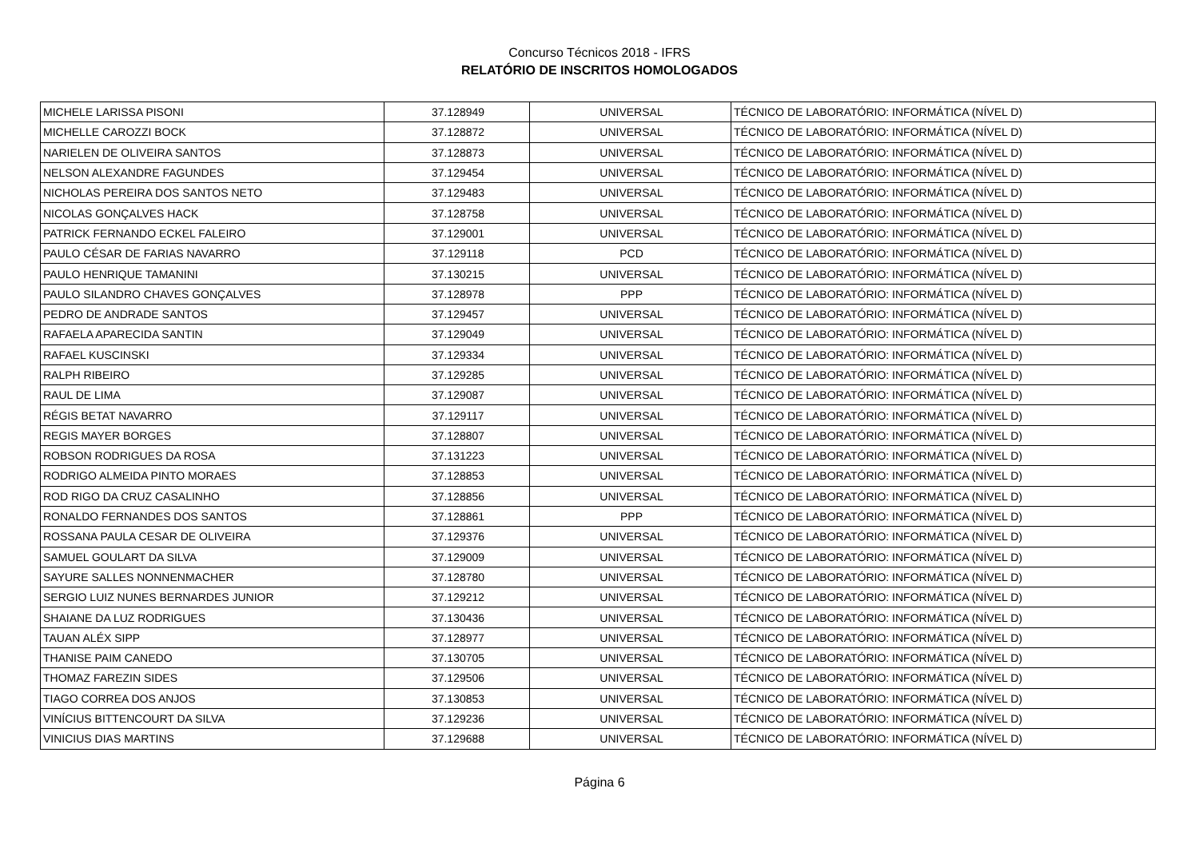Concurso Técnicos 2018 - IFRS
RELATÓRIO DE INSCRITOS HOMOLOGADOS
| MICHELE LARISSA PISONI | 37.128949 | UNIVERSAL | TÉCNICO DE LABORATÓRIO: INFORMÁTICA (NÍVEL D) |
| MICHELLE CAROZZI BOCK | 37.128872 | UNIVERSAL | TÉCNICO DE LABORATÓRIO: INFORMÁTICA (NÍVEL D) |
| NARIELEN DE OLIVEIRA SANTOS | 37.128873 | UNIVERSAL | TÉCNICO DE LABORATÓRIO: INFORMÁTICA (NÍVEL D) |
| NELSON ALEXANDRE FAGUNDES | 37.129454 | UNIVERSAL | TÉCNICO DE LABORATÓRIO: INFORMÁTICA (NÍVEL D) |
| NICHOLAS PEREIRA DOS SANTOS NETO | 37.129483 | UNIVERSAL | TÉCNICO DE LABORATÓRIO: INFORMÁTICA (NÍVEL D) |
| NICOLAS GONÇALVES HACK | 37.128758 | UNIVERSAL | TÉCNICO DE LABORATÓRIO: INFORMÁTICA (NÍVEL D) |
| PATRICK FERNANDO ECKEL FALEIRO | 37.129001 | UNIVERSAL | TÉCNICO DE LABORATÓRIO: INFORMÁTICA (NÍVEL D) |
| PAULO CÉSAR DE FARIAS NAVARRO | 37.129118 | PCD | TÉCNICO DE LABORATÓRIO: INFORMÁTICA (NÍVEL D) |
| PAULO HENRIQUE TAMANINI | 37.130215 | UNIVERSAL | TÉCNICO DE LABORATÓRIO: INFORMÁTICA (NÍVEL D) |
| PAULO SILANDRO CHAVES GONÇALVES | 37.128978 | PPP | TÉCNICO DE LABORATÓRIO: INFORMÁTICA (NÍVEL D) |
| PEDRO DE ANDRADE SANTOS | 37.129457 | UNIVERSAL | TÉCNICO DE LABORATÓRIO: INFORMÁTICA (NÍVEL D) |
| RAFAELA APARECIDA SANTIN | 37.129049 | UNIVERSAL | TÉCNICO DE LABORATÓRIO: INFORMÁTICA (NÍVEL D) |
| RAFAEL KUSCINSKI | 37.129334 | UNIVERSAL | TÉCNICO DE LABORATÓRIO: INFORMÁTICA (NÍVEL D) |
| RALPH RIBEIRO | 37.129285 | UNIVERSAL | TÉCNICO DE LABORATÓRIO: INFORMÁTICA (NÍVEL D) |
| RAUL DE LIMA | 37.129087 | UNIVERSAL | TÉCNICO DE LABORATÓRIO: INFORMÁTICA (NÍVEL D) |
| RÉGIS BETAT NAVARRO | 37.129117 | UNIVERSAL | TÉCNICO DE LABORATÓRIO: INFORMÁTICA (NÍVEL D) |
| REGIS MAYER BORGES | 37.128807 | UNIVERSAL | TÉCNICO DE LABORATÓRIO: INFORMÁTICA (NÍVEL D) |
| ROBSON RODRIGUES DA ROSA | 37.131223 | UNIVERSAL | TÉCNICO DE LABORATÓRIO: INFORMÁTICA (NÍVEL D) |
| RODRIGO ALMEIDA PINTO MORAES | 37.128853 | UNIVERSAL | TÉCNICO DE LABORATÓRIO: INFORMÁTICA (NÍVEL D) |
| ROD RIGO DA CRUZ CASALINHO | 37.128856 | UNIVERSAL | TÉCNICO DE LABORATÓRIO: INFORMÁTICA (NÍVEL D) |
| RONALDO FERNANDES DOS SANTOS | 37.128861 | PPP | TÉCNICO DE LABORATÓRIO: INFORMÁTICA (NÍVEL D) |
| ROSSANA PAULA CESAR DE OLIVEIRA | 37.129376 | UNIVERSAL | TÉCNICO DE LABORATÓRIO: INFORMÁTICA (NÍVEL D) |
| SAMUEL GOULART DA SILVA | 37.129009 | UNIVERSAL | TÉCNICO DE LABORATÓRIO: INFORMÁTICA (NÍVEL D) |
| SAYURE SALLES NONNENMACHER | 37.128780 | UNIVERSAL | TÉCNICO DE LABORATÓRIO: INFORMÁTICA (NÍVEL D) |
| SERGIO LUIZ NUNES BERNARDES JUNIOR | 37.129212 | UNIVERSAL | TÉCNICO DE LABORATÓRIO: INFORMÁTICA (NÍVEL D) |
| SHAIANE DA LUZ RODRIGUES | 37.130436 | UNIVERSAL | TÉCNICO DE LABORATÓRIO: INFORMÁTICA (NÍVEL D) |
| TAUAN ALÉX SIPP | 37.128977 | UNIVERSAL | TÉCNICO DE LABORATÓRIO: INFORMÁTICA (NÍVEL D) |
| THANISE PAIM CANEDO | 37.130705 | UNIVERSAL | TÉCNICO DE LABORATÓRIO: INFORMÁTICA (NÍVEL D) |
| THOMAZ FAREZIN SIDES | 37.129506 | UNIVERSAL | TÉCNICO DE LABORATÓRIO: INFORMÁTICA (NÍVEL D) |
| TIAGO CORREA DOS ANJOS | 37.130853 | UNIVERSAL | TÉCNICO DE LABORATÓRIO: INFORMÁTICA (NÍVEL D) |
| VINÍCIUS BITTENCOURT DA SILVA | 37.129236 | UNIVERSAL | TÉCNICO DE LABORATÓRIO: INFORMÁTICA (NÍVEL D) |
| VINICIUS DIAS MARTINS | 37.129688 | UNIVERSAL | TÉCNICO DE LABORATÓRIO: INFORMÁTICA (NÍVEL D) |
Página 6